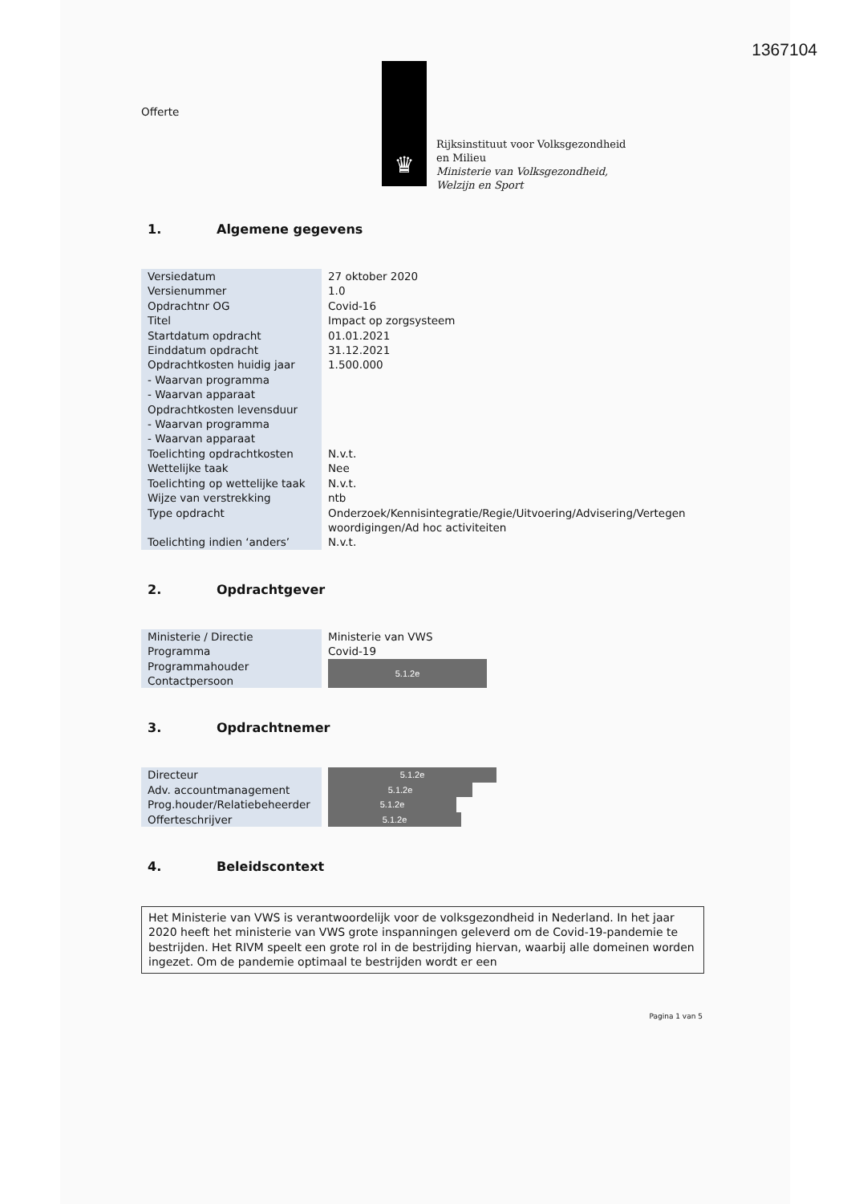1367104
Offerte
♛
Rijksinstituut voor Volksgezondheid
en Milieu
Ministerie van Volksgezondheid,
Welzijn en Sport
1. Algemene gegevens
| Versiedatum | 27 oktober 2020 |
| Versienummer | 1.0 |
| Opdrachtnr OG | Covid-16 |
| Titel | Impact op zorgsysteem |
| Startdatum opdracht | 01.01.2021 |
| Einddatum opdracht | 31.12.2021 |
| Opdrachtkosten huidig jaar | 1.500.000 |
| - Waarvan programma | |
| - Waarvan apparaat | |
| Opdrachtkosten levensduur | |
| - Waarvan programma | |
| - Waarvan apparaat | |
| Toelichting opdrachtkosten | N.v.t. |
| Wettelijke taak | Nee |
| Toelichting op wettelijke taak | N.v.t. |
| Wijze van verstrekking | ntb |
| Type opdracht | Onderzoek/Kennisintegratie/Regie/Uitvoering/Advisering/Vertegen woordigingen/Ad hoc activiteiten |
| Toelichting indien ‘anders’ | N.v.t. |
2. Opdrachtgever
| Ministerie / Directie | Ministerie van VWS |
| Programma | Covid-19 |
| Programmahouder | 5.1.2e |
| Contactpersoon | |
3. Opdrachtnemer
| Directeur | 5.1.2e |
| Adv. accountmanagement | 5.1.2e |
| Prog.houder/Relatiebeheerder | 5.1.2e |
| Offerteschrijver | 5.1.2e |
4. Beleidscontext
Het Ministerie van VWS is verantwoordelijk voor de volksgezondheid in Nederland. In het jaar 2020 heeft het ministerie van VWS grote inspanningen geleverd om de Covid-19-pandemie te bestrijden. Het RIVM speelt een grote rol in de bestrijding hiervan, waarbij alle domeinen worden ingezet. Om de pandemie optimaal te bestrijden wordt er een
Pagina 1 van 5